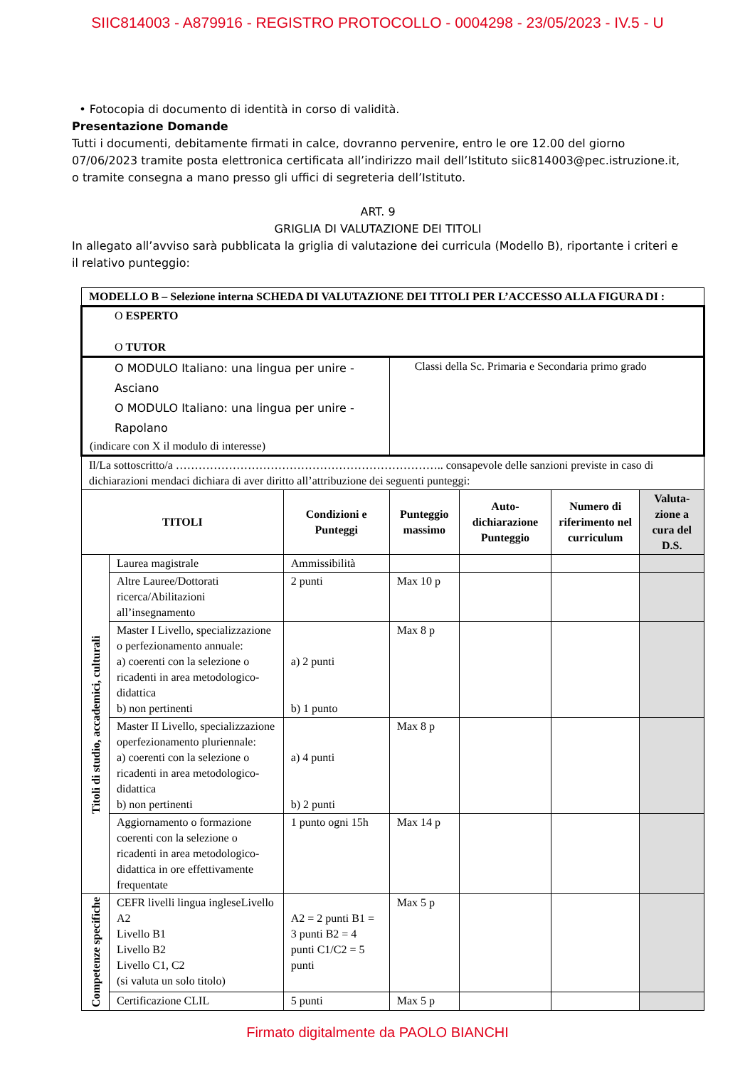SIIC814003 - A879916 - REGISTRO PROTOCOLLO - 0004298 - 23/05/2023 - IV.5 - U
• Fotocopia di documento di identità in corso di validità.
Presentazione Domande
Tutti i documenti, debitamente firmati in calce, dovranno pervenire, entro le ore 12.00 del giorno 07/06/2023 tramite posta elettronica certificata all’indirizzo mail dell’Istituto siic814003@pec.istruzione.it, o tramite consegna a mano presso gli uffici di segreteria dell’Istituto.
ART. 9
GRIGLIA DI VALUTAZIONE DEI TITOLI
In allegato all’avviso sarà pubblicata la griglia di valutazione dei curricula (Modello B), riportante i criteri e il relativo punteggio:
| MODELLO B – Selezione interna SCHEDA DI VALUTAZIONE DEI TITOLI PER L’ACCESSO ALLA FIGURA DI : | | | | | | |
| O ESPERTO O TUTOR | | | | | | |
| O MODULO Italiano: una lingua per unire - Asciano O MODULO Italiano: una lingua per unire - Rapolano (indicare con X il modulo di interesse) | | | Classi della Sc. Primaria e Secondaria primo grado | | | |
| Il/La sottoscritto/a …………………………………………………………….. consapevole delle sanzioni previste in caso di dichiarazioni mendaci dichiara di aver diritto all’attribuzione dei seguenti punteggi: | | | | | | |
| TITOLI | | Condizioni e Punteggi | Punteggio massimo | Auto-dichiarazione Punteggio | Numero di riferimento nel curriculum | Valuta-zione a cura del D.S. |
| Titoli di studio, accademici, culturali | Laurea magistrale | Ammissibilità | | | | |
| | Altre Lauree/Dottorati ricerca/Abilitazioni all’insegnamento | 2 punti | Max 10 p | | | |
| | Master I Livello, specializzazione o perfezionamento annuale: a) coerenti con la selezione o ricadenti in area metodologico-didattica b) non pertinenti | a) 2 punti b) 1 punto | Max 8 p | | | |
| | Master II Livello, specializzazione operfezionamento pluriennale: a) coerenti con la selezione o ricadenti in area metodologico-didattica b) non pertinenti | a) 4 punti b) 2 punti | Max 8 p | | | |
| | Aggiornamento o formazione coerenti con la selezione o ricadenti in area metodologico- didattica in ore effettivamente frequentate | 1 punto ogni 15h | Max 14 p | | | |
| Competenze specifiche | CEFR livelli lingua ingleseLivello A2 Livello B1 Livello B2 Livello C1, C2 (si valuta un solo titolo) | A2 = 2 punti B1 = 3 punti B2 = 4 punti C1/C2 = 5 punti | Max 5 p | | | |
| | Certificazione CLIL | 5 punti | Max 5 p | | | |
Firmato digitalmente da PAOLO BIANCHI